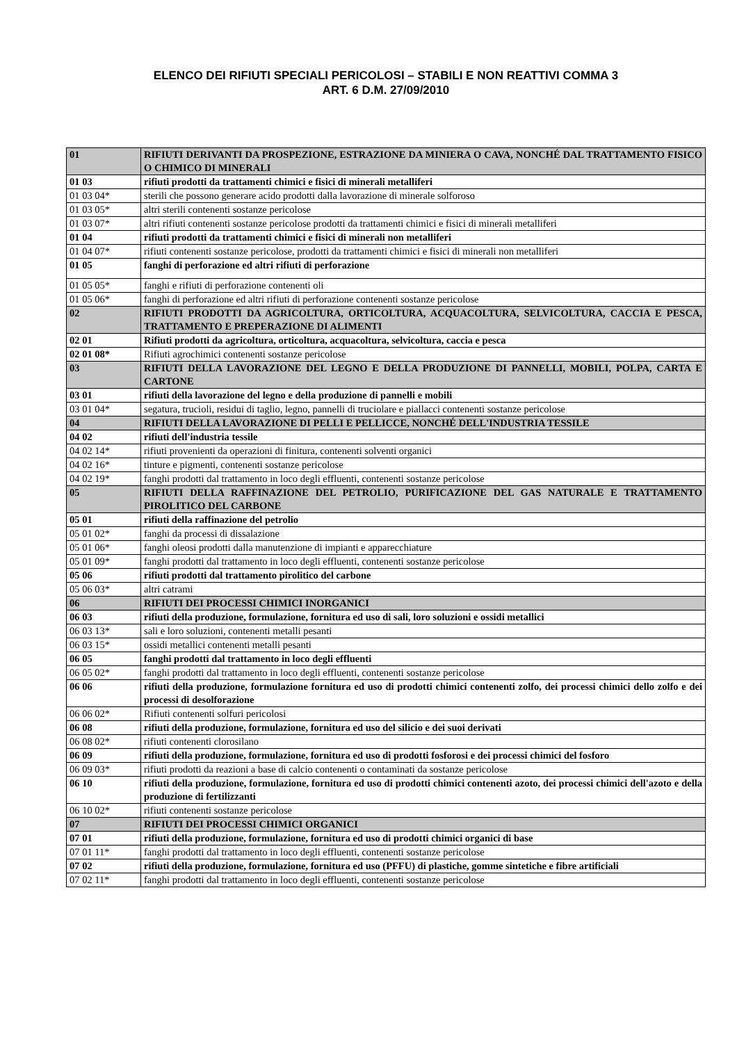ELENCO DEI RIFIUTI SPECIALI PERICOLOSI – STABILI E NON REATTIVI COMMA 3
ART. 6 D.M. 27/09/2010
| 01 | RIFIUTI DERIVANTI DA PROSPEZIONE, ESTRAZIONE DA MINIERA O CAVA, NONCHÉ DAL TRATTAMENTO FISICO O CHIMICO DI MINERALI |
| 01 03 | rifiuti prodotti da trattamenti chimici e fisici di minerali metalliferi |
| 01 03 04* | sterili che possono generare acido prodotti dalla lavorazione di minerale solforoso |
| 01 03 05* | altri sterili contenenti sostanze pericolose |
| 01 03 07* | altri rifiuti contenenti sostanze pericolose prodotti da trattamenti chimici e fisici di minerali metalliferi |
| 01 04 | rifiuti prodotti da trattamenti chimici e fisici di minerali non metalliferi |
| 01 04 07* | rifiuti contenenti sostanze pericolose, prodotti da trattamenti chimici e fisici di minerali non metalliferi |
| 01 05 | fanghi di perforazione ed altri rifiuti di perforazione |
| 01 05 05* | fanghi e rifiuti di perforazione contenenti oli |
| 01 05 06* | fanghi di perforazione ed altri rifiuti di perforazione contenenti sostanze pericolose |
| 02 | RIFIUTI PRODOTTI DA AGRICOLTURA, ORTICOLTURA, ACQUACOLTURA, SELVICOLTURA, CACCIA E PESCA, TRATTAMENTO E PREPERAZIONE DI ALIMENTI |
| 02 01 | Rifiuti prodotti da agricoltura, orticoltura, acquacoltura, selvicoltura, caccia e pesca |
| 02 01 08* | Rifiuti agrochimici contenenti sostanze pericolose |
| 03 | RIFIUTI DELLA LAVORAZIONE DEL LEGNO E DELLA PRODUZIONE DI PANNELLI, MOBILI, POLPA, CARTA E CARTONE |
| 03 01 | rifiuti della lavorazione del legno e della produzione di pannelli e mobili |
| 03 01 04* | segatura, trucioli, residui di taglio, legno, pannelli di truciolare e piallacci contenenti sostanze pericolose |
| 04 | RIFIUTI DELLA LAVORAZIONE DI PELLI E PELLICCE, NONCHÉ DELL'INDUSTRIA TESSILE |
| 04 02 | rifiuti dell'industria tessile |
| 04 02 14* | rifiuti provenienti da operazioni di finitura, contenenti solventi organici |
| 04 02 16* | tinture e pigmenti, contenenti sostanze pericolose |
| 04 02 19* | fanghi prodotti dal trattamento in loco degli effluenti, contenenti sostanze pericolose |
| 05 | RIFIUTI DELLA RAFFINAZIONE DEL PETROLIO, PURIFICAZIONE DEL GAS NATURALE E TRATTAMENTO PIROLITICO DEL CARBONE |
| 05 01 | rifiuti della raffinazione del petrolio |
| 05 01 02* | fanghi da processi di dissalazione |
| 05 01 06* | fanghi oleosi prodotti dalla manutenzione di impianti e apparecchiature |
| 05 01 09* | fanghi prodotti dal trattamento in loco degli effluenti, contenenti sostanze pericolose |
| 05 06 | rifiuti prodotti dal trattamento pirolitico del carbone |
| 05 06 03* | altri catrami |
| 06 | RIFIUTI DEI PROCESSI CHIMICI INORGANICI |
| 06 03 | rifiuti della produzione, formulazione, fornitura ed uso di sali, loro soluzioni e ossidi metallici |
| 06 03 13* | sali e loro soluzioni, contenenti metalli pesanti |
| 06 03 15* | ossidi metallici contenenti metalli pesanti |
| 06 05 | fanghi prodotti dal trattamento in loco degli effluenti |
| 06 05 02* | fanghi prodotti dal trattamento in loco degli effluenti, contenenti sostanze pericolose |
| 06 06 | rifiuti della produzione, formulazione fornitura ed uso di prodotti chimici contenenti zolfo, dei processi chimici dello zolfo e dei processi di desolforazione |
| 06 06 02* | Rifiuti contenenti solfuri pericolosi |
| 06 08 | rifiuti della produzione, formulazione, fornitura ed uso del silicio e dei suoi derivati |
| 06 08 02* | rifiuti contenenti clorosilano |
| 06 09 | rifiuti della produzione, formulazione, fornitura ed uso di prodotti fosforosi e dei processi chimici del fosforo |
| 06 09 03* | rifiuti prodotti da reazioni a base di calcio contenenti o contaminati da sostanze pericolose |
| 06 10 | rifiuti della produzione, formulazione, fornitura ed uso di prodotti chimici contenenti azoto, dei processi chimici dell'azoto e della produzione di fertilizzanti |
| 06 10 02* | rifiuti contenenti sostanze pericolose |
| 07 | RIFIUTI DEI PROCESSI CHIMICI ORGANICI |
| 07 01 | rifiuti della produzione, formulazione, fornitura ed uso di prodotti chimici organici di base |
| 07 01 11* | fanghi prodotti dal trattamento in loco degli effluenti, contenenti sostanze pericolose |
| 07 02 | rifiuti della produzione, formulazione, fornitura ed uso (PFFU) di plastiche, gomme sintetiche e fibre artificiali |
| 07 02 11* | fanghi prodotti dal trattamento in loco degli effluenti, contenenti sostanze pericolose |